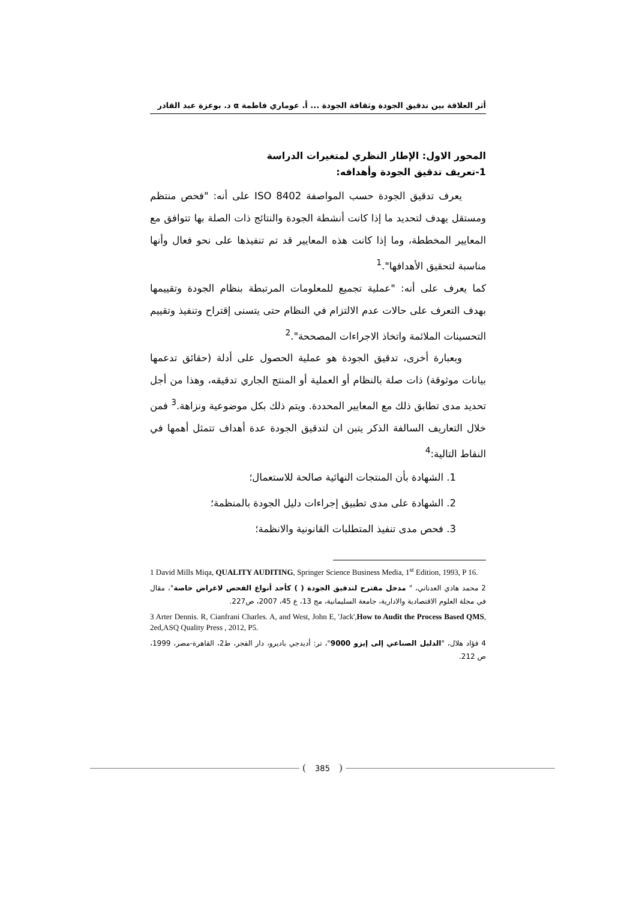أثر العلاقة بين تدقيق الجودة وثقافة الجودة ... أ. عوماري فاطمة α د. بوعزة عبد القادر
المحور الاول: الإطار النظري لمتغيرات الدراسة
1-تعريف تدقيق الجودة وأهدافه:
يعرف تدقيق الجودة حسب المواصفة ISO 8402 على أنه: "فحص منتظم ومستقل يهدف لتحديد ما إذا كانت أنشطة الجودة والنتائج ذات الصلة بها تتوافق مع المعايير المخططة، وما إذا كانت هذه المعايير قد تم تنفيذها على نحو فعال وأنها مناسبة لتحقيق الأهدافها".<sup>1</sup>
كما يعرف على أنه: "عملية تجميع للمعلومات المرتبطة بنظام الجودة وتقييمها بهدف التعرف على حالات عدم الالتزام في النظام حتى يتسنى إقتراح وتنفيذ وتقييم التحسينات الملائمة واتخاذ الاجراءات المصححة".<sup>2</sup>
وبعبارة أخرى، تدقيق الجودة هو عملية الحصول على أدلة (حقائق تدعمها بيانات موثوقة) ذات صلة بالنظام أو العملية أو المنتج الجاري تدقيقه، وهذا من أجل تحديد مدى تطابق ذلك مع المعايير المحددة. ويتم ذلك بكل موضوعية ونزاهة.<sup>3</sup> فمن خلال التعاريف السالفة الذكر يتبن ان لتدقيق الجودة عدة أهداف تتمثل أهمها في النقاط التالية:<sup>4</sup>
1. الشهادة بأن المنتجات النهائية صالحة للاستعمال؛
2. الشهادة على مدى تطبيق إجراءات دليل الجودة بالمنظمة؛
3. فحص مدى تنفيذ المتطلبات القانونية والانظمة؛
1 David Mills Miqa, QUALITY AUDITING, Springer Science Business Media, 1<sup>st</sup> Edition, 1993, P 16.
2 محمد هادي العدناني، " مدخل مقترح لتدقيق الجودة ( ) كأحد أنواع الفحص لاغراض خاصة"، مقال في مجلة العلوم الاقتصادية والادارية، جامعة السليمانية، مج 13، ع 45، 2007، ص227.
3 Arter Dennis. R, Cianfrani Charles. A, and West, John E, 'Jack',How to Audit the Process Based QMS, 2ed,ASQ Quality Press , 2012, P5.
4 فؤاد هلال، "الدليل الصناعي إلى إيزو 9000"، تر: أديدجي باديرو، دار الفجر، ط2، القاهرة-مصر، 1999، ص 212.
385